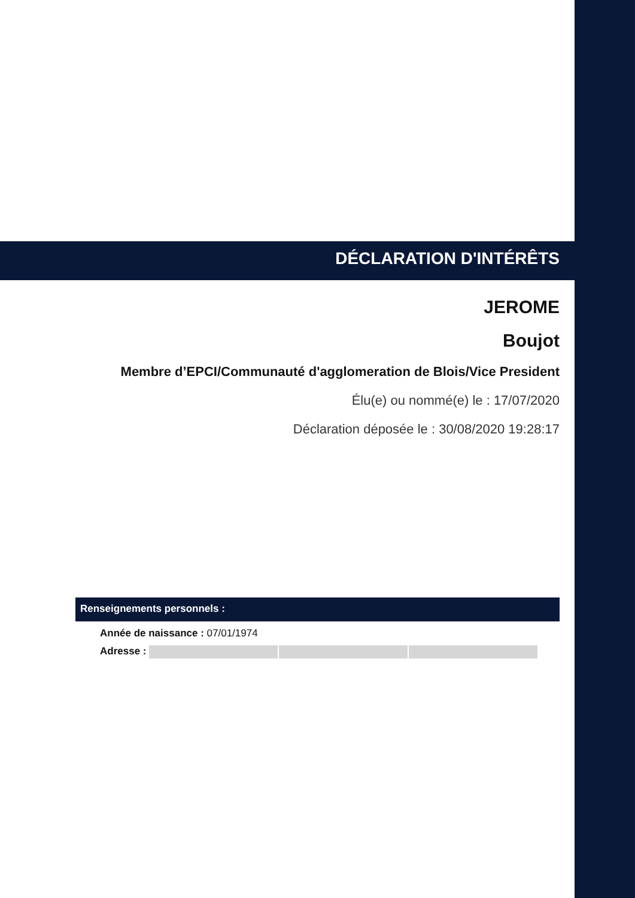DÉCLARATION D'INTÉRÊTS
JEROME
Boujot
Membre d’EPCI/Communauté d'agglomeration de Blois/Vice President
Élu(e) ou nommé(e) le : 17/07/2020
Déclaration déposée le : 30/08/2020 19:28:17
Renseignements personnels :
Année de naissance : 07/01/1974
Adresse :